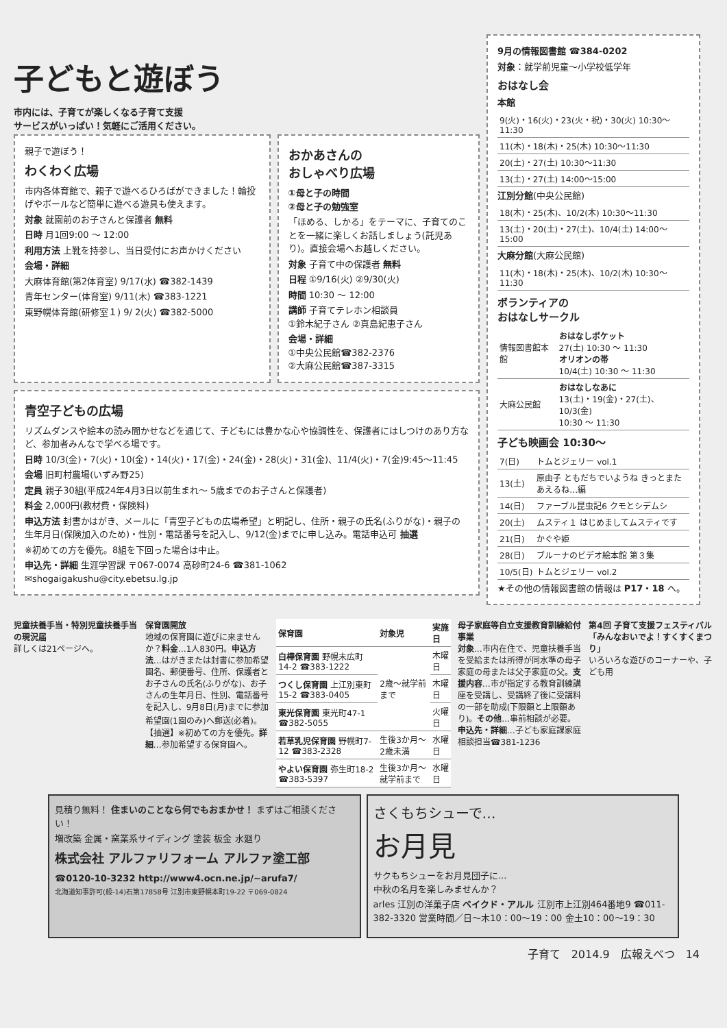子どもと遊ぼう
市内には、子育てが楽しくなる子育て支援
サービスがいっぱい！気軽にご活用ください。
親子で遊ぼう！
わくわく広場
市内各体育館で、親子で遊べるひろばができました！輪投げやボールなど簡単に遊べる遊具も使えます。
対象 就園前のお子さんと保護者 無料
日時 月1回9:00 ～ 12:00
利用方法 上靴を持参し、当日受付にお声かけください
会場・詳細
大麻体育館(第2体育室) 9/17(水) ☎382-1439
青年センター(体育室) 9/11(木) ☎383-1221
東野幌体育館(研修室１) 9/ 2(火) ☎382-5000
おかあさんの
おしゃべり広場
①母と子の時間
②母と子の勉強室
「ほめる、しかる」をテーマに、子育てのことを一緒に楽しくお話しましょう(託児あり)。直接会場へお越しください。
対象 子育て中の保護者 無料
日程 ①9/16(火) ②9/30(火)
時間 10:30 ～ 12:00
講師 子育てテレホン相談員
①鈴木紀子さん ②真島紀恵子さん
会場・詳細
①中央公民館☎382-2376
②大麻公民館☎387-3315
青空子どもの広場
リズムダンスや絵本の読み聞かせなどを通じて、子どもには豊かな心や協調性を、保護者にはしつけのあり方など、参加者みんなで学べる場です。
日時 10/3(金)・7(火)・10(金)・14(火)・17(金)・24(金)・28(火)・31(金)、11/4(火)・7(金)9:45～11:45
会場 旧町村農場(いずみ野25)
定員 親子30組(平成24年4月3日以前生まれ～ 5歳までのお子さんと保護者)
料金 2,000円(教材費・保険料)
申込方法 封書かはがき、メールに「青空子どもの広場希望」と明記し、住所・親子の氏名(ふりがな)・親子の生年月日(保険加入のため)・性別・電話番号を記入し、9/12(金)までに申し込み。電話申込可 抽選
※初めての方を優先。8組を下回った場合は中止。
申込先・詳細 生涯学習課 〒067-0074 高砂町24-6 ☎381-1062
✉shogaigakushu@city.ebetsu.lg.jp
9月の情報図書館 ☎384-0202
対象：就学前児童～小学校低学年
おはなし会
本館
| 9(火)・16(火)・23(火・祝)・30(火) 10:30～11:30 |
| 11(木)・18(木)・25(木) 10:30～11:30 |
| 20(土)・27(土) 10:30～11:30 |
| 13(土)・27(土) 14:00～15:00 |
江別分館(中央公民館)
| 18(木)・25(木)、10/2(木) 10:30～11:30 |
| 13(土)・20(土)・27(土)、10/4(土) 14:00～15:00 |
大麻分館(大麻公民館)
| 11(木)・18(木)・25(木)、10/2(木) 10:30～11:30 |
ボランティアの
おはなしサークル
| 情報図書館本館 | おはなしポケット 27(土) 10:30 ～ 11:30 オリオンの帯 10/4(土) 10:30 ～ 11:30 |
| 大麻公民館 | おはなしなあに 13(土)・19(金)・27(土)、10/3(金) 10:30 ～ 11:30 |
子ども映画会 10:30～
| 7(日) | トムとジェリー vol.1 |
| 13(土) | 原由子 ともだちでいようね きっとまたあえるね…編 |
| 14(日) | ファーブル昆虫記6 クモとシデムシ |
| 20(土) | ムスティ１ はじめましてムスティです |
| 21(日) | かぐや姫 |
| 28(日) | ブルーナのビデオ絵本館 第３集 |
| 10/5(日) | トムとジェリー vol.2 |
★その他の情報図書館の情報は P17・18 へ。
児童扶養手当・特別児童扶養手当の現況届
詳しくは21ページへ。
保育園開放
地域の保育園に遊びに来ませんか？料金…1人830円。申込方法…はがきまたは封書に参加希望園名、郵便番号、住所、保護者とお子さんの氏名(ふりがな)、お子さんの生年月日、性別、電話番号を記入し、9月8日(月)までに参加希望園(1園のみ)へ郵送(必着)。【抽選】※初めての方を優先。詳細…参加希望する保育園へ。
| 保育園 | 対象児 | 実施日 |
| --- | --- | --- |
| 白樺保育園 野幌末広町14-2 ☎383-1222 | 2歳～就学前まで | 木曜日 |
| つくし保育園 上江別東町15-2 ☎383-0405 | | 木曜日 |
| 東光保育園 東光町47-1 ☎382-5055 | | 火曜日 |
| 若草乳児保育園 野幌町7-12 ☎383-2328 | 生後3か月～2歳未満 | 水曜日 |
| やよい保育園 弥生町18-2 ☎383-5397 | 生後3か月～就学前まで | 水曜日 |
母子家庭等自立支援教育訓練給付事業
対象…市内在住で、児童扶養手当を受給または所得が同水準の母子家庭の母または父子家庭の父。支援内容…市が指定する教育訓練講座を受講し、受講終了後に受講料の一部を助成(下限額と上限額あり)。その他…事前相談が必要。申込先・詳細…子ども家庭課家庭相談担当☎381-1236
第4回 子育て支援フェスティバル「みんなおいでよ！すくすくまつり」
いろいろな遊びのコーナーや、子ども用
見積り無料！ 住まいのことなら何でもおまかせ！ まずはご相談ください！
増改築 金属・窯業系サイディング 塗装 板金 水廻り
株式会社 アルファリフォーム アルファ塗工部
☎0120-10-3232 http://www4.ocn.ne.jp/~arufa7/
北海道知事許可(般-14)石第17858号 江別市東野幌本町19-22 〒069-0824
さくもちシューで…
お月見
サクもちシューをお月見団子に…
中秋の名月を楽しみませんか？
arles 江別の洋菓子店 ベイクド・アルル 江別市上江別464番地9 ☎011-382-3320 営業時間／日～木10：00～19：00 金土10：00～19：30
子育て　2014.9　広報えべつ　14